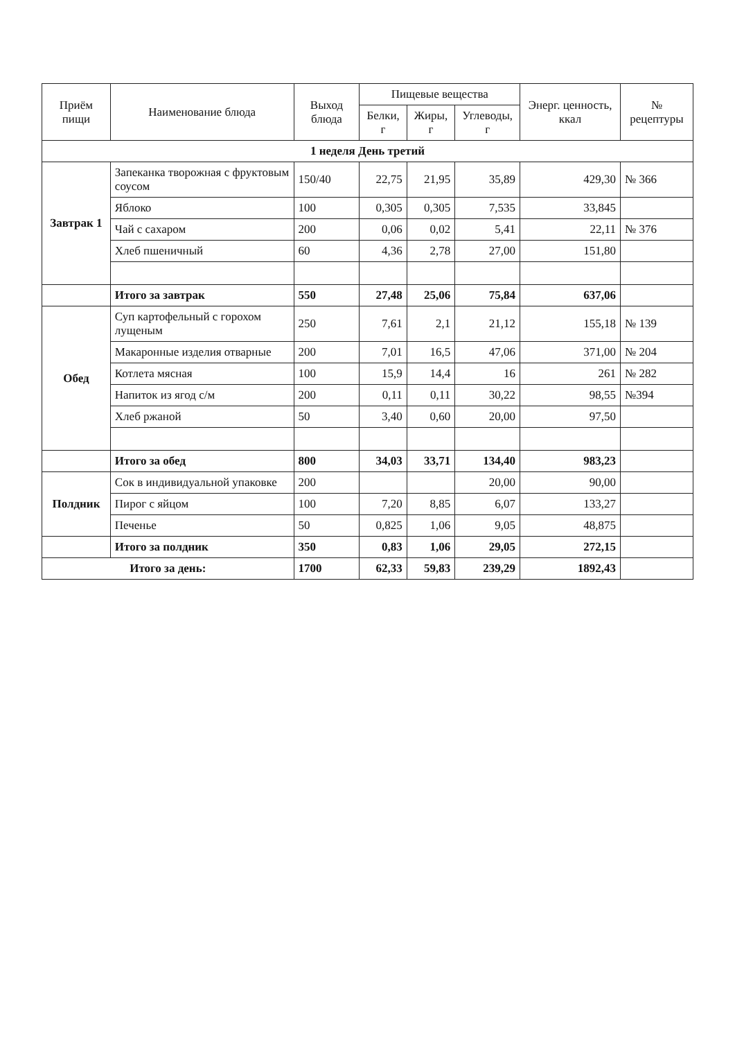| Приём пищи | Наименование блюда | Выход блюда | Пищевые вещества | | | Энерг. ценность, ккал | № рецептуры |
| --- | --- | --- | --- | --- | --- | --- | --- |
| | | | Белки, г | Жиры, г | Углеводы, г | | |
| 1 неделя День третий | | | | | | | |
| Завтрак 1 | Запеканка творожная с фруктовым соусом | 150/40 | 22,75 | 21,95 | 35,89 | 429,30 | № 366 |
| | Яблоко | 100 | 0,305 | 0,305 | 7,535 | 33,845 | |
| | Чай с сахаром | 200 | 0,06 | 0,02 | 5,41 | 22,11 | № 376 |
| | Хлеб пшеничный | 60 | 4,36 | 2,78 | 27,00 | 151,80 | |
| | Итого за завтрак | 550 | 27,48 | 25,06 | 75,84 | 637,06 | |
| Обед | Суп картофельный с горохом лущеным | 250 | 7,61 | 2,1 | 21,12 | 155,18 | № 139 |
| | Макаронные изделия отварные | 200 | 7,01 | 16,5 | 47,06 | 371,00 | № 204 |
| | Котлета мясная | 100 | 15,9 | 14,4 | 16 | 261 | № 282 |
| | Напиток из ягод с/м | 200 | 0,11 | 0,11 | 30,22 | 98,55 | №394 |
| | Хлеб ржаной | 50 | 3,40 | 0,60 | 20,00 | 97,50 | |
| | Итого за обед | 800 | 34,03 | 33,71 | 134,40 | 983,23 | |
| Полдник | Сок в индивидуальной упаковке | 200 | | | 20,00 | 90,00 | |
| | Пирог с яйцом | 100 | 7,20 | 8,85 | 6,07 | 133,27 | |
| | Печенье | 50 | 0,825 | 1,06 | 9,05 | 48,875 | |
| | Итого за полдник | 350 | 0,83 | 1,06 | 29,05 | 272,15 | |
| Итого за день: | | 1700 | 62,33 | 59,83 | 239,29 | 1892,43 | |